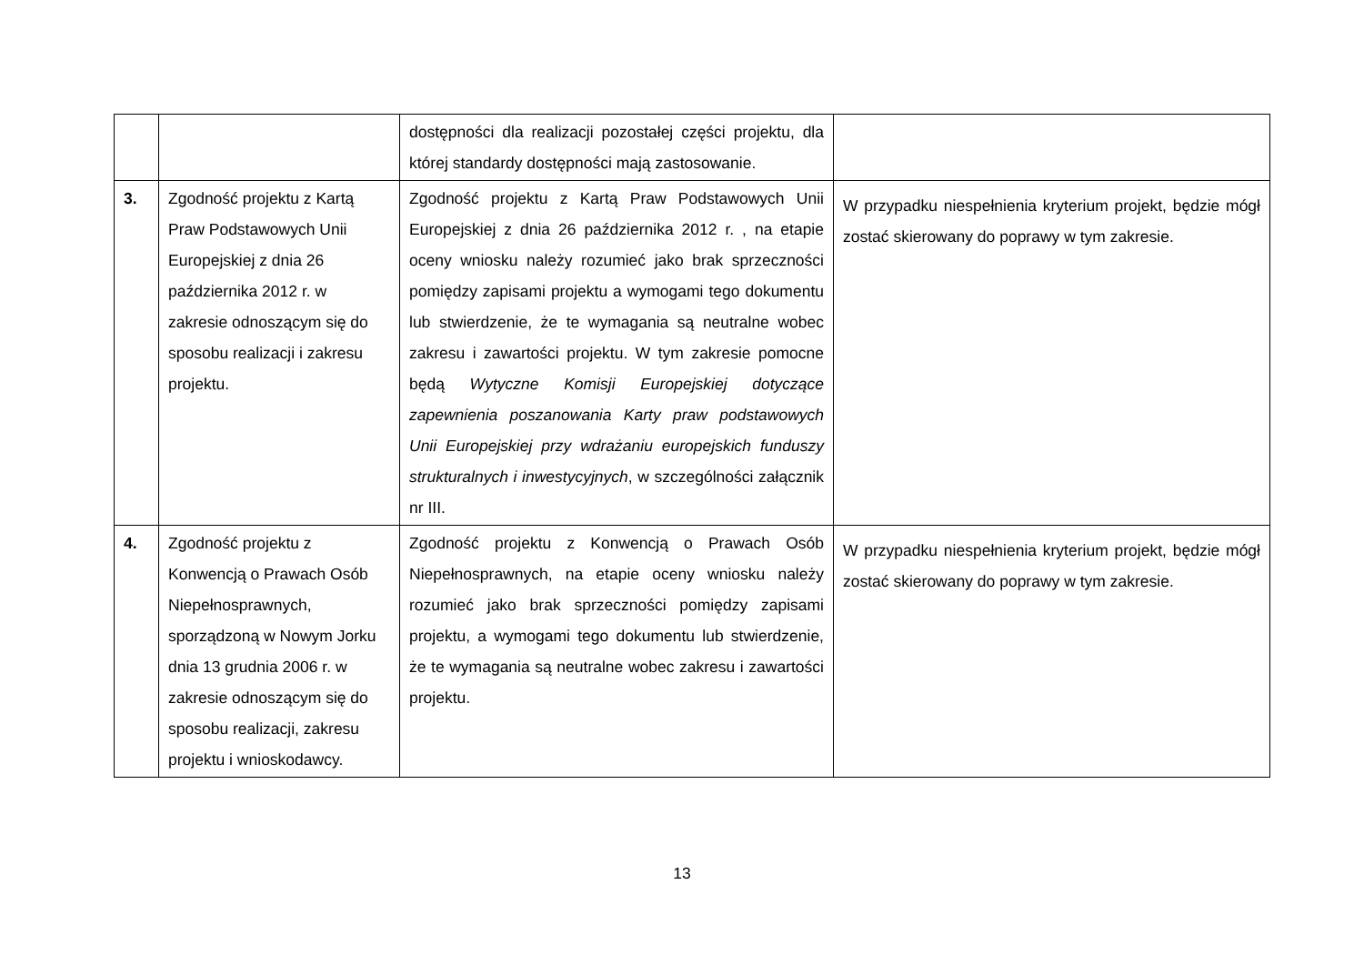| | | dostępności dla realizacji pozostałej części projektu, dla której standardy dostępności mają zastosowanie. | |
| 3. | Zgodność projektu z Kartą Praw Podstawowych Unii Europejskiej z dnia 26 października 2012 r. w zakresie odnoszącym się do sposobu realizacji i zakresu projektu. | Zgodność projektu z Kartą Praw Podstawowych Unii Europejskiej z dnia 26 października 2012 r. , na etapie oceny wniosku należy rozumieć jako brak sprzeczności pomiędzy zapisami projektu a wymogami tego dokumentu lub stwierdzenie, że te wymagania są neutralne wobec zakresu i zawartości projektu. W tym zakresie pomocne będą Wytyczne Komisji Europejskiej dotyczące zapewnienia poszanowania Karty praw podstawowych Unii Europejskiej przy wdrażaniu europejskich funduszy strukturalnych i inwestycyjnych , w szczególności załącznik nr III. | W przypadku niespełnienia kryterium projekt, będzie mógł zostać skierowany do poprawy w tym zakresie. |
| 4. | Zgodność projektu z Konwencją o Prawach Osób Niepełnosprawnych, sporządzoną w Nowym Jorku dnia 13 grudnia 2006 r. w zakresie odnoszącym się do sposobu realizacji, zakresu projektu i wnioskodawcy. | Zgodność projektu z Konwencją o Prawach Osób Niepełnosprawnych, na etapie oceny wniosku należy rozumieć jako brak sprzeczności pomiędzy zapisami projektu, a wymogami tego dokumentu lub stwierdzenie, że te wymagania są neutralne wobec zakresu i zawartości projektu. | W przypadku niespełnienia kryterium projekt, będzie mógł zostać skierowany do poprawy w tym zakresie. |
13